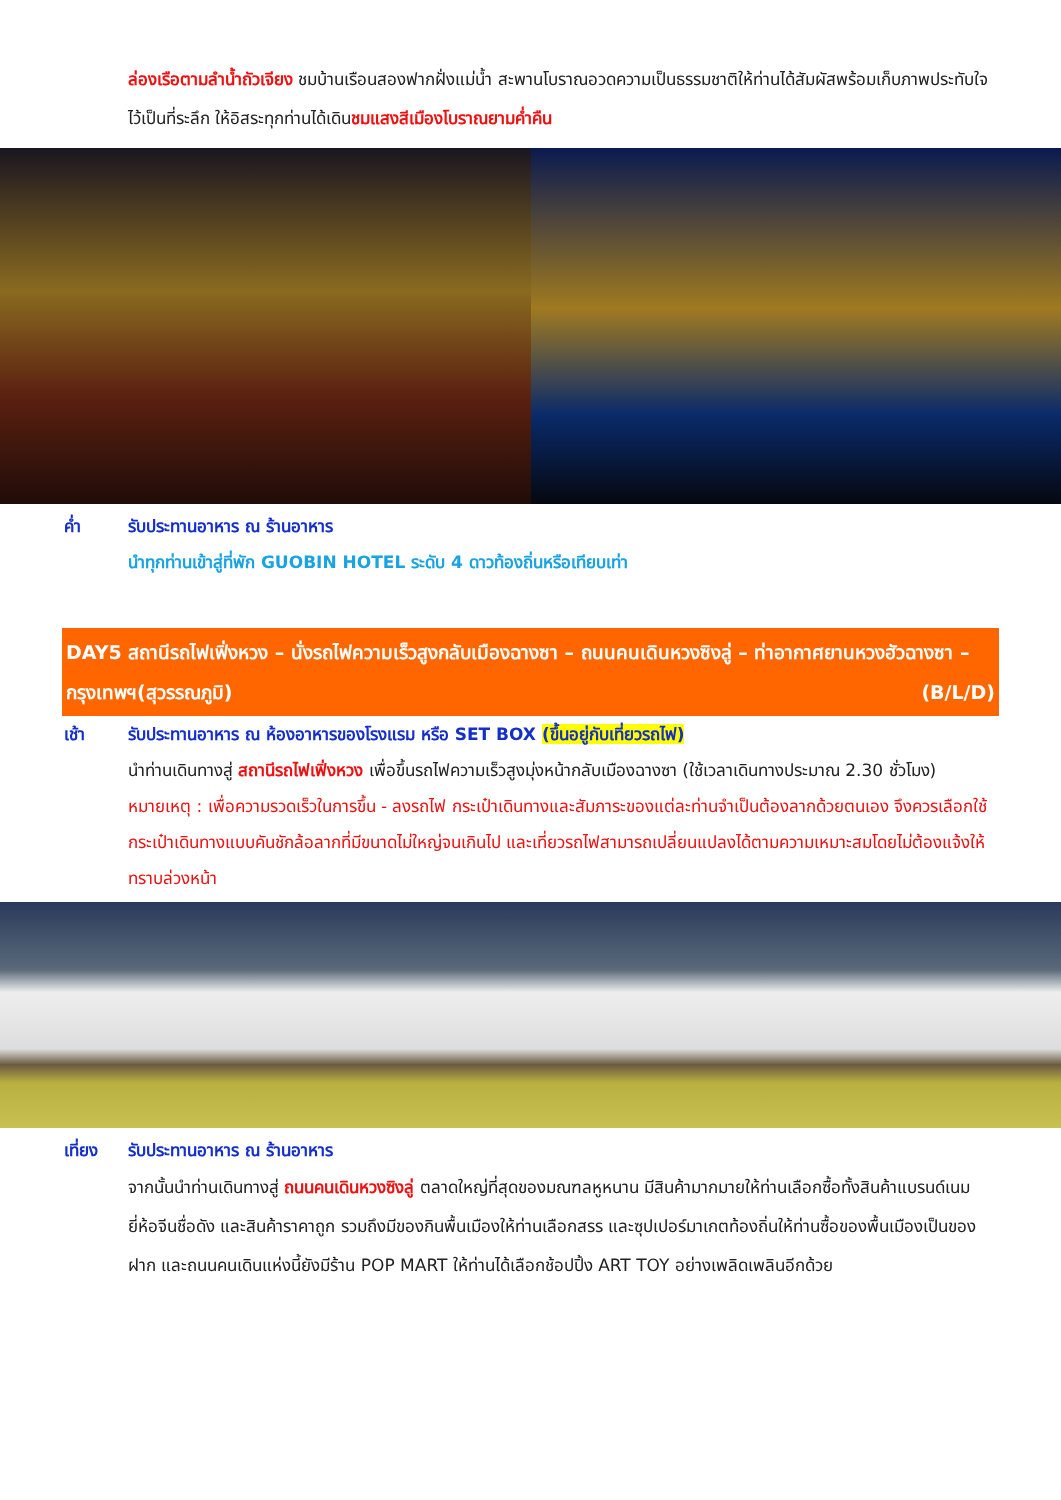ล่องเรือตามลำน้ำถัวเจียง ชมบ้านเรือนสองฟากฝั่งแม่น้ำ สะพานโบราณอวดความเป็นธรรมชาติให้ท่านได้สัมผัสพร้อมเก็บภาพประทับใจไว้เป็นที่ระลึก ให้อิสระทุกท่านได้เดินชมแสงสีเมืองโบราณยามค่ำคืน
ค่ำ รับประทานอาหาร ณ ร้านอาหาร
นำทุกท่านเข้าสู่ที่พัก GUOBIN HOTEL ระดับ 4 ดาวท้องถิ่นหรือเทียบเท่า
DAY5 สถานีรถไฟเฟิ่งหวง – นั่งรถไฟความเร็วสูงกลับเมืองฉางซา – ถนนคนเดินหวงซิงลู่ – ท่าอากาศยานหวงฮัวฉางซา – กรุงเทพฯ(สุวรรณภูมิ) (B/L/D)
เช้า รับประทานอาหาร ณ ห้องอาหารของโรงแรม หรือ SET BOX (ขึ้นอยู่กับเที่ยวรถไฟ)
นำท่านเดินทางสู่ สถานีรถไฟเฟิ่งหวง เพื่อขึ้นรถไฟความเร็วสูงมุ่งหน้ากลับเมืองฉางซา (ใช้เวลาเดินทางประมาณ 2.30 ชั่วโมง) หมายเหตุ : เพื่อความรวดเร็วในการขึ้น - ลงรถไฟ กระเป๋าเดินทางและสัมภาระของแต่ละท่านจำเป็นต้องลากด้วยตนเอง จึงควรเลือกใช้กระเป๋าเดินทางแบบคันชักล้อลากที่มีขนาดไม่ใหญ่จนเกินไป และเที่ยวรถไฟสามารถเปลี่ยนแปลงได้ตามความเหมาะสมโดยไม่ต้องแจ้งให้ทราบล่วงหน้า
เที่ยง รับประทานอาหาร ณ ร้านอาหาร
จากนั้นนำท่านเดินทางสู่ ถนนคนเดินหวงซิงลู่ ตลาดใหญ่ที่สุดของมณฑลหูหนาน มีสินค้ามากมายให้ท่านเลือกซื้อทั้งสินค้าแบรนด์เนมยี่ห้อจีนชื่อดัง และสินค้าราคาถูก รวมถึงมีของกินพื้นเมืองให้ท่านเลือกสรร และซุปเปอร์มาเกตท้องถิ่นให้ท่านซื้อของพื้นเมืองเป็นของฝาก และถนนคนเดินแห่งนี้ยังมีร้าน POP MART ให้ท่านได้เลือกช้อปปิ้ง ART TOY อย่างเพลิดเพลินอีกด้วย